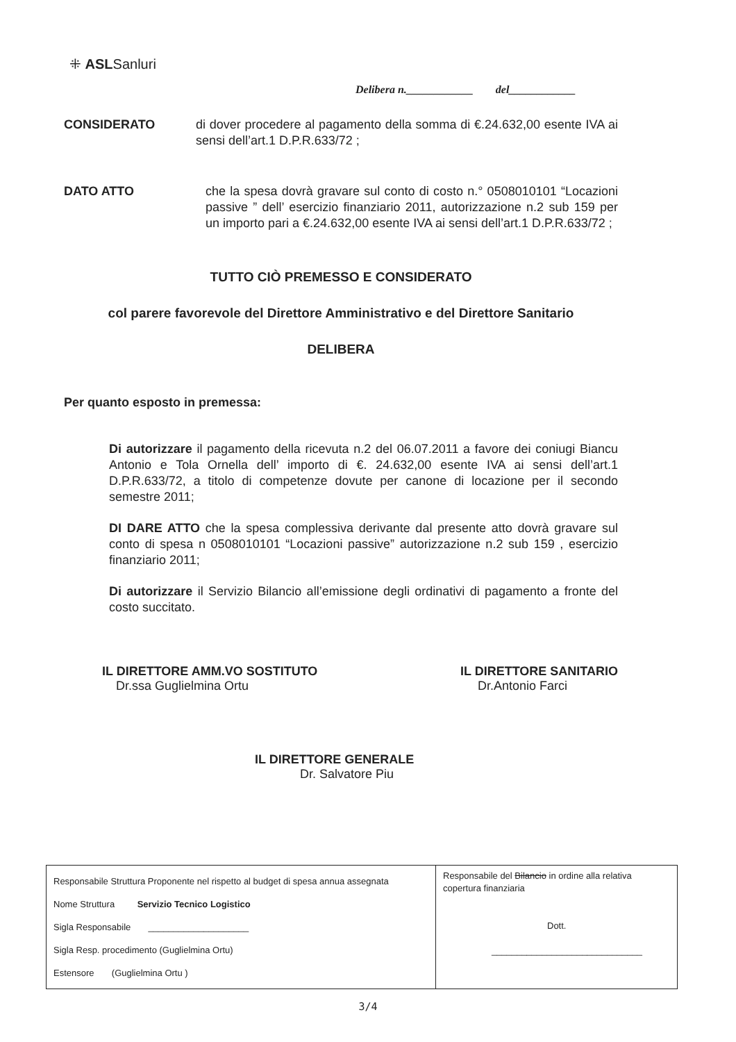⁜ ASLSanluri
Delibera n.____________ del____________
CONSIDERATO di dover procedere al pagamento della somma di €.24.632,00 esente IVA ai sensi dell’art.1 D.P.R.633/72 ;
DATO ATTO che la spesa dovrà gravare sul conto di costo n.° 0508010101 “Locazioni passive ” dell’ esercizio finanziario 2011, autorizzazione n.2 sub 159 per un importo pari a €.24.632,00 esente IVA ai sensi dell’art.1 D.P.R.633/72 ;
TUTTO CIÒ PREMESSO E CONSIDERATO
col parere favorevole del Direttore Amministrativo e del Direttore Sanitario
DELIBERA
Per quanto esposto in premessa:
Di autorizzare il pagamento della ricevuta n.2 del 06.07.2011 a favore dei coniugi Biancu Antonio e Tola Ornella dell’ importo di €. 24.632,00 esente IVA ai sensi dell’art.1 D.P.R.633/72, a titolo di competenze dovute per canone di locazione per il secondo semestre 2011;
DI DARE ATTO che la spesa complessiva derivante dal presente atto dovrà gravare sul conto di spesa n 0508010101 “Locazioni passive” autorizzazione n.2 sub 159 , esercizio finanziario 2011;
Di autorizzare il Servizio Bilancio all’emissione degli ordinativi di pagamento a fronte del costo succitato.
IL DIRETTORE AMM.VO SOSTITUTO
Dr.ssa Guglielmina Ortu
IL DIRETTORE SANITARIO
Dr.Antonio Farci
IL DIRETTORE GENERALE
Dr. Salvatore Piu
| Responsabile Struttura Proponente nel rispetto al budget di spesa annua assegnata Nome Struttura Servizio Tecnico Logistico Sigla Responsabile ____________________ Sigla Resp. procedimento (Guglielmina Ortu) Estensore (Guglielmina Ortu ) | Responsabile del Bilancio in ordine alla relativa copertura finanziaria Dott. ______________________________ |
3/4